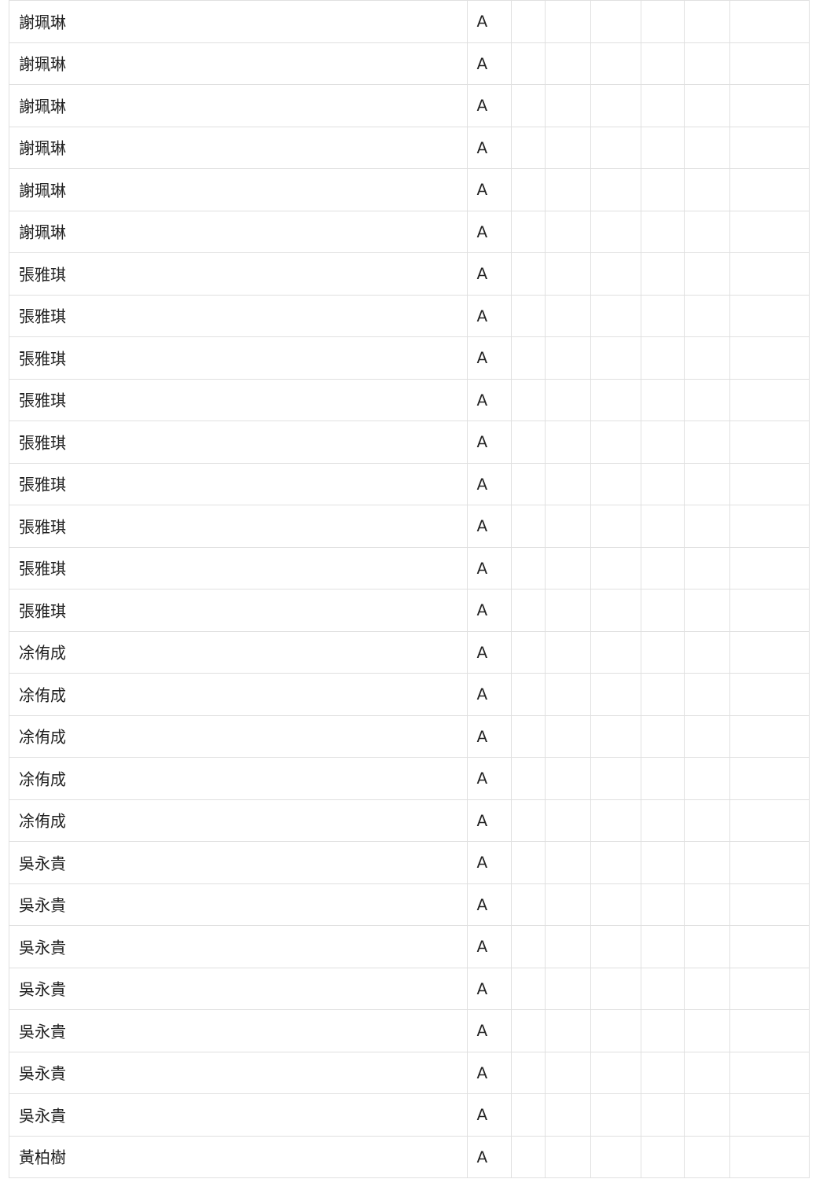| 謝珮琳 | A | | | | | | |
| 謝珮琳 | A | | | | | | |
| 謝珮琳 | A | | | | | | |
| 謝珮琳 | A | | | | | | |
| 謝珮琳 | A | | | | | | |
| 謝珮琳 | A | | | | | | |
| 張雅琪 | A | | | | | | |
| 張雅琪 | A | | | | | | |
| 張雅琪 | A | | | | | | |
| 張雅琪 | A | | | | | | |
| 張雅琪 | A | | | | | | |
| 張雅琪 | A | | | | | | |
| 張雅琪 | A | | | | | | |
| 張雅琪 | A | | | | | | |
| 張雅琪 | A | | | | | | |
| 凃侑成 | A | | | | | | |
| 凃侑成 | A | | | | | | |
| 凃侑成 | A | | | | | | |
| 凃侑成 | A | | | | | | |
| 凃侑成 | A | | | | | | |
| 吳永貴 | A | | | | | | |
| 吳永貴 | A | | | | | | |
| 吳永貴 | A | | | | | | |
| 吳永貴 | A | | | | | | |
| 吳永貴 | A | | | | | | |
| 吳永貴 | A | | | | | | |
| 吳永貴 | A | | | | | | |
| 黃柏樹 | A | | | | | | |